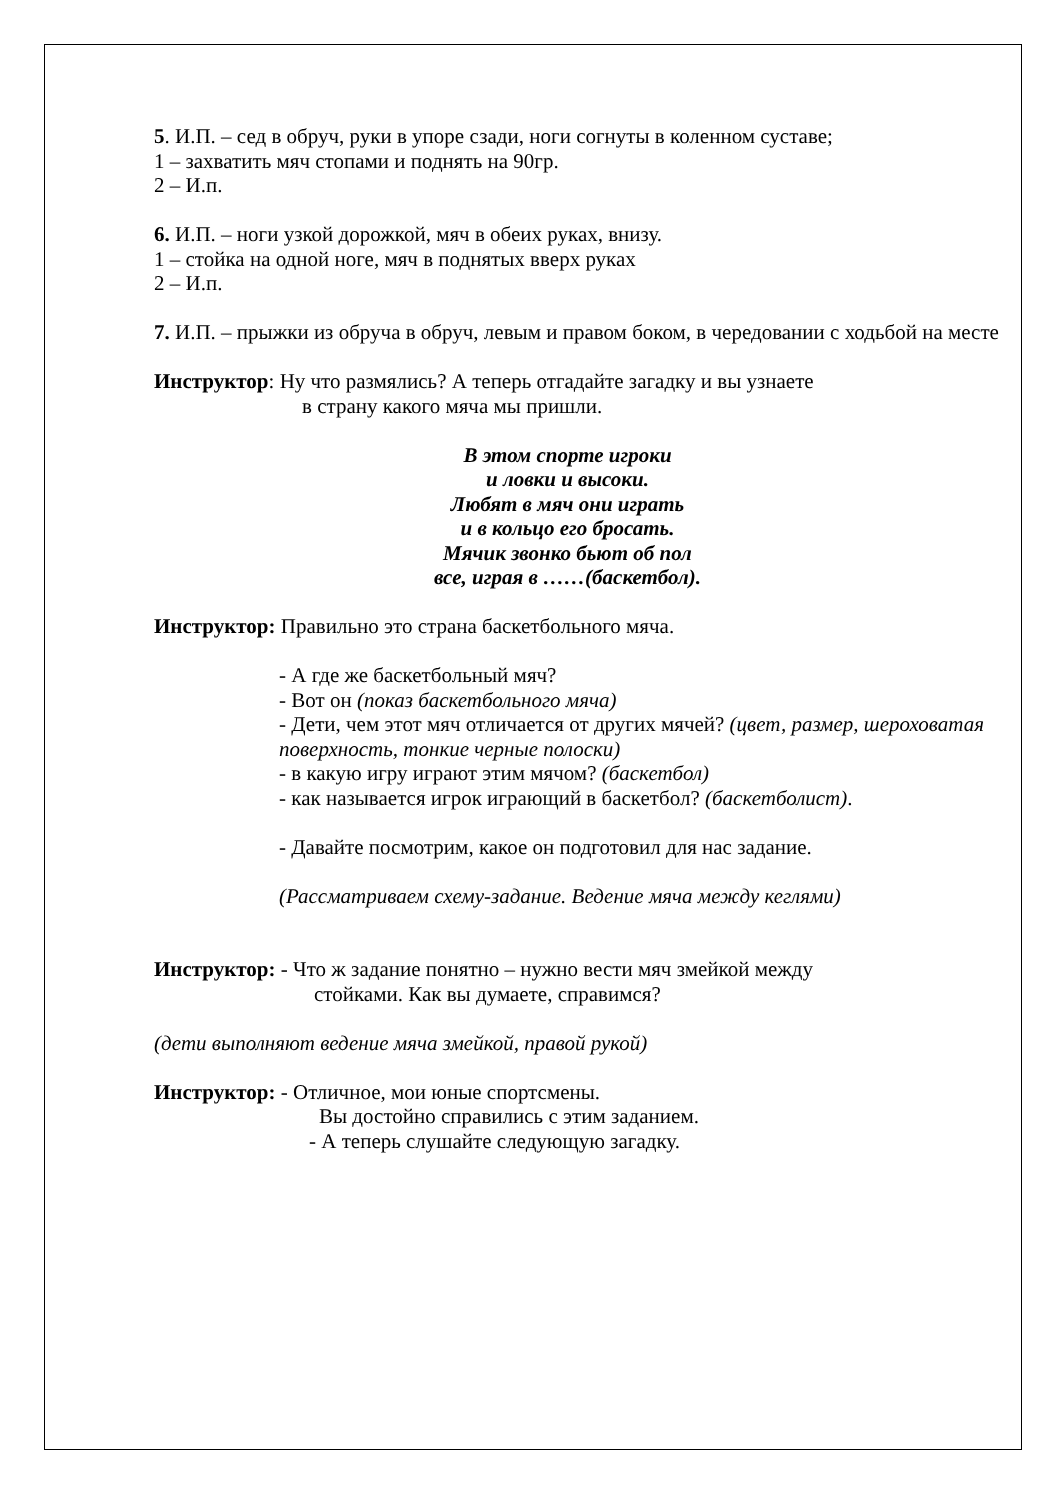5. И.П. – сед в обруч, руки в упоре сзади, ноги согнуты в коленном суставе;
1 – захватить мяч стопами и поднять на 90гр.
2 – И.п.
6. И.П. – ноги узкой дорожкой, мяч в обеих руках, внизу.
1 – стойка на одной ноге, мяч в поднятых вверх руках
2 – И.п.
7. И.П. – прыжки из обруча в обруч, левым и правом боком, в чередовании с ходьбой на месте
Инструктор: Ну что размялись? А теперь отгадайте загадку и вы узнаете
в страну какого мяча мы пришли.
В этом спорте игроки
и ловки и высоки.
Любят в мяч они играть
и в кольцо его бросать.
Мячик звонко бьют об пол
все, играя в ……(баскетбол).
Инструктор: Правильно это страна баскетбольного мяча.
- А где же баскетбольный мяч?
- Вот он (показ баскетбольного мяча)
- Дети, чем этот мяч отличается от других мячей? (цвет, размер, шероховатая поверхность, тонкие черные полоски)
- в какую игру играют этим мячом? (баскетбол)
- как называется игрок играющий в баскетбол? (баскетболист).
- Давайте посмотрим, какое он подготовил для нас задание.
(Рассматриваем схему-задание. Ведение мяча между кеглями)
Инструктор: - Что ж задание понятно – нужно вести мяч змейкой между
стойками. Как вы думаете, справимся?
(дети выполняют ведение мяча змейкой, правой рукой)
Инструктор: - Отличное, мои юные спортсмены.
Вы достойно справились с этим заданием.
- А теперь слушайте следующую загадку.